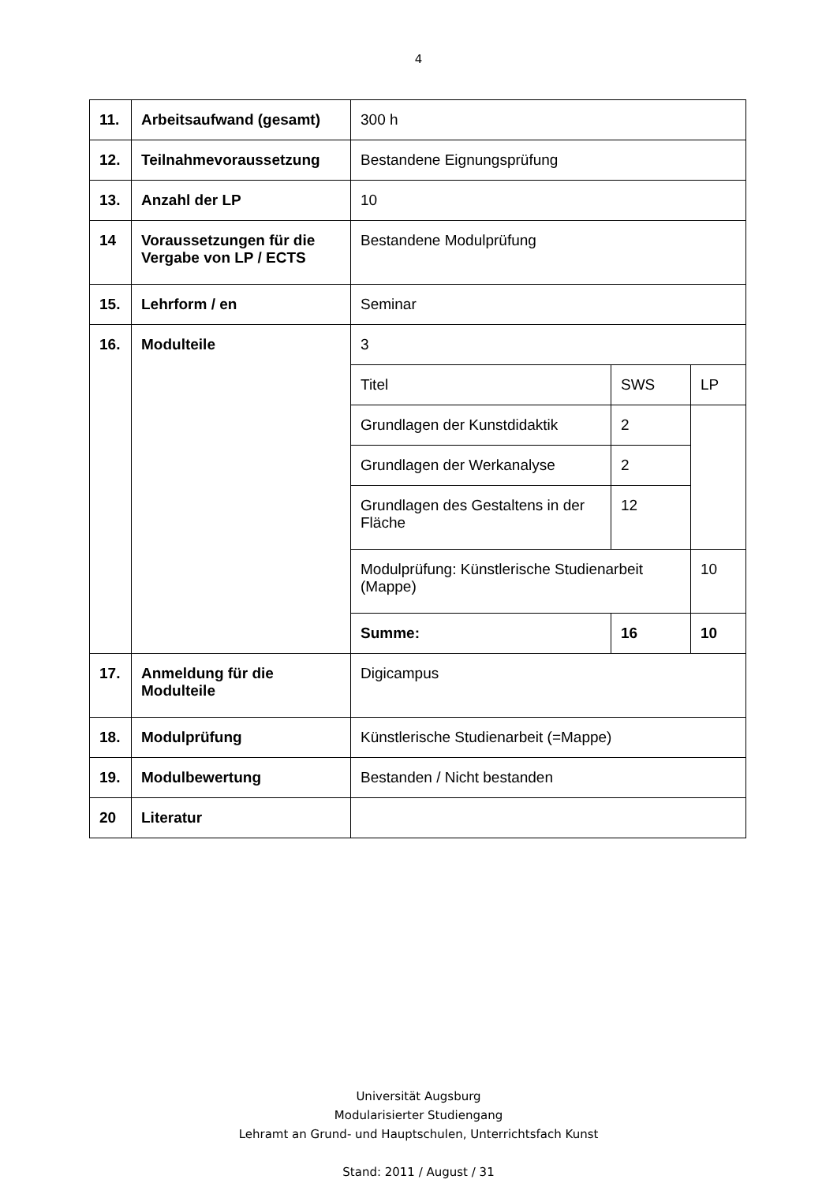4
| 11. | Arbeitsaufwand (gesamt) | 300 h | | |
| 12. | Teilnahmevoraussetzung | Bestandene Eignungsprüfung | | |
| 13. | Anzahl der LP | 10 | | |
| 14 | Voraussetzungen für die Vergabe von LP / ECTS | Bestandene Modulprüfung | | |
| 15. | Lehrform / en | Seminar | | |
| 16. | Modulteile | 3 | | |
| | | Titel | SWS | LP |
| | | Grundlagen der Kunstdidaktik | 2 | |
| | | Grundlagen der Werkanalyse | 2 | |
| | | Grundlagen des Gestaltens in der Fläche | 12 | |
| | | Modulprüfung: Künstlerische Studienarbeit (Mappe) | | 10 |
| | | Summe: | 16 | 10 |
| 17. | Anmeldung für die Modulteile | Digicampus | | |
| 18. | Modulprüfung | Künstlerische Studienarbeit (=Mappe) | | |
| 19. | Modulbewertung | Bestanden / Nicht bestanden | | |
| 20 | Literatur | | | |
Universität Augsburg
Modularisierter Studiengang
Lehramt an Grund- und Hauptschulen, Unterrichtsfach Kunst
Stand: 2011 / August / 31